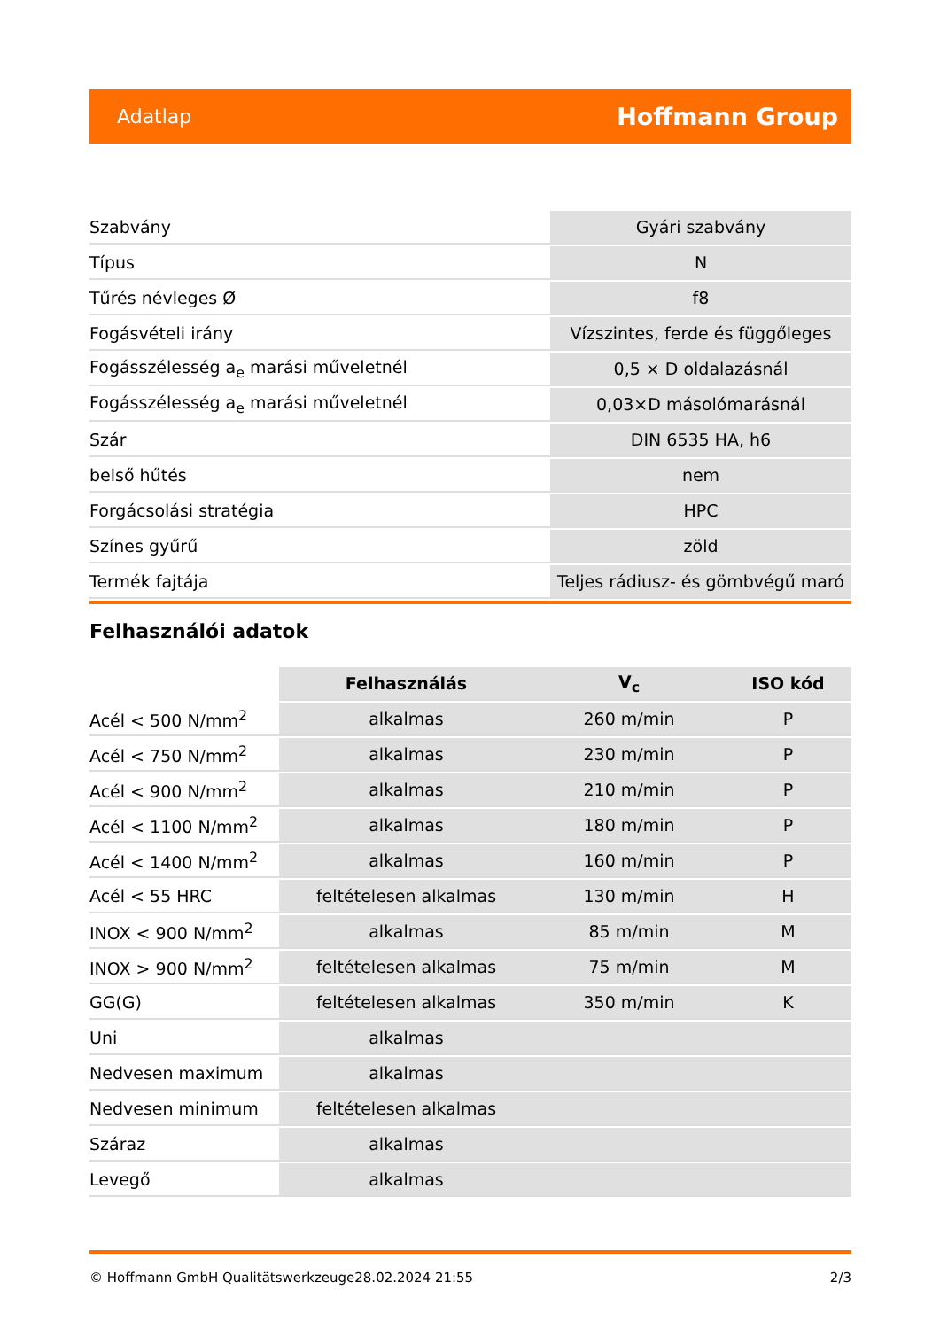Adatlap Hoffmann Group
| Szabvány | Gyári szabvány |
| Típus | N |
| Tűrés névleges Ø | f8 |
| Fogásvételi irány | Vízszintes, ferde és függőleges |
| Fogásszélesség a<sub>e</sub> marási műveletnél | 0,5 × D oldalazásnál |
| Fogásszélesség a<sub>e</sub> marási műveletnél | 0,03×D másolómarásnál |
| Szár | DIN 6535 HA, h6 |
| belső hűtés | nem |
| Forgácsolási stratégia | HPC |
| Színes gyűrű | zöld |
| Termék fajtája | Teljes rádiusz- és gömbvégű maró |
Felhasználói adatok
| | Felhasználás | V<sub>c</sub> | ISO kód |
| --- | --- | --- | --- |
| Acél < 500 N/mm<sup>2</sup> | alkalmas | 260 m/min | P |
| Acél < 750 N/mm<sup>2</sup> | alkalmas | 230 m/min | P |
| Acél < 900 N/mm<sup>2</sup> | alkalmas | 210 m/min | P |
| Acél < 1100 N/mm<sup>2</sup> | alkalmas | 180 m/min | P |
| Acél < 1400 N/mm<sup>2</sup> | alkalmas | 160 m/min | P |
| Acél < 55 HRC | feltételesen alkalmas | 130 m/min | H |
| INOX < 900 N/mm<sup>2</sup> | alkalmas | 85 m/min | M |
| INOX > 900 N/mm<sup>2</sup> | feltételesen alkalmas | 75 m/min | M |
| GG(G) | feltételesen alkalmas | 350 m/min | K |
| Uni | alkalmas | | |
| Nedvesen maximum | alkalmas | | |
| Nedvesen minimum | feltételesen alkalmas | | |
| Száraz | alkalmas | | |
| Levegő | alkalmas | | |
© Hoffmann GmbH Qualitätswerkzeuge 28.02.2024 21:55 2/3